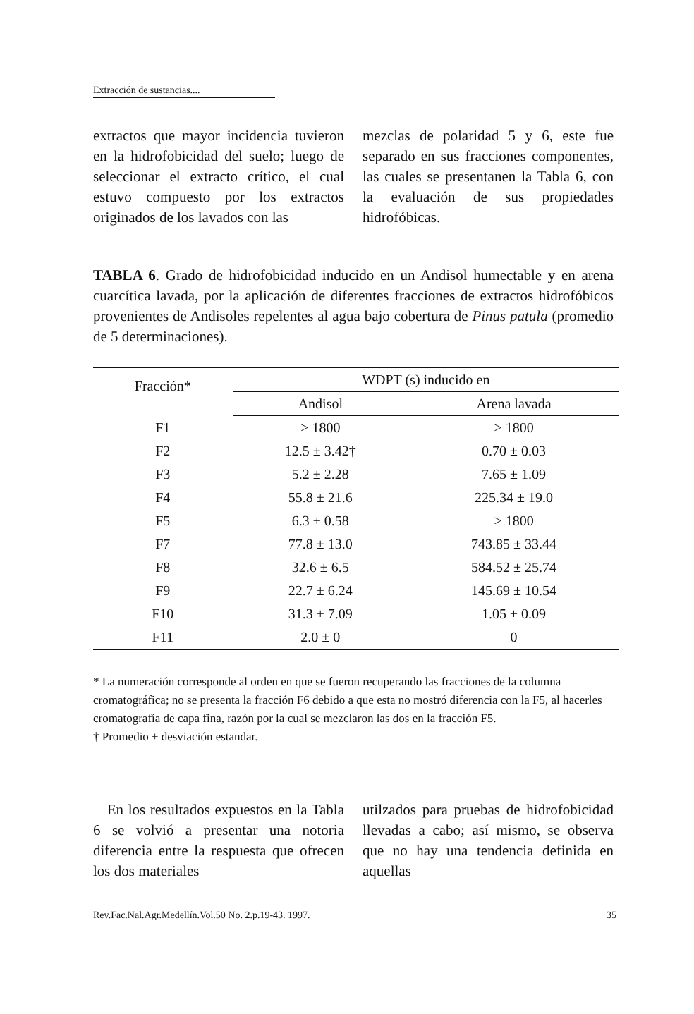Extracción de sustancias....
extractos que mayor incidencia tuvieron en la hidrofobicidad del suelo; luego de seleccionar el extracto crítico, el cual estuvo compuesto por los extractos originados de los lavados con las
mezclas de polaridad 5 y 6, este fue separado en sus fracciones componentes, las cuales se presentanen la Tabla 6, con la evaluación de sus propiedades hidrofóbicas.
TABLA 6. Grado de hidrofobicidad inducido en un Andisol humectable y en arena cuarcítica lavada, por la aplicación de diferentes fracciones de extractos hidrofóbicos provenientes de Andisoles repelentes al agua bajo cobertura de Pinus patula (promedio de 5 determinaciones).
| Fracción* | WDPT (s) inducido en | |
| --- | --- | --- |
| | Andisol | Arena lavada |
| F1 | > 1800 | > 1800 |
| F2 | 12.5 ± 3.42† | 0.70 ± 0.03 |
| F3 | 5.2 ± 2.28 | 7.65 ± 1.09 |
| F4 | 55.8 ± 21.6 | 225.34 ± 19.0 |
| F5 | 6.3 ± 0.58 | > 1800 |
| F7 | 77.8 ± 13.0 | 743.85 ± 33.44 |
| F8 | 32.6 ± 6.5 | 584.52 ± 25.74 |
| F9 | 22.7 ± 6.24 | 145.69 ± 10.54 |
| F10 | 31.3 ± 7.09 | 1.05 ± 0.09 |
| F11 | 2.0 ± 0 | 0 |
* La numeración corresponde al orden en que se fueron recuperando las fracciones de la columna cromatográfica; no se presenta la fracción F6 debido a que esta no mostró diferencia con la F5, al hacerles cromatografía de capa fina, razón por la cual se mezclaron las dos en la fracción F5.
† Promedio ± desviación estandar.
En los resultados expuestos en la Tabla 6 se volvió a presentar una notoria diferencia entre la respuesta que ofrecen los dos materiales
utilzados para pruebas de hidrofobicidad llevadas a cabo; así mismo, se observa que no hay una tendencia definida en aquellas
Rev.Fac.Nal.Agr.Medellín.Vol.50 No. 2.p.19-43. 1997. 35